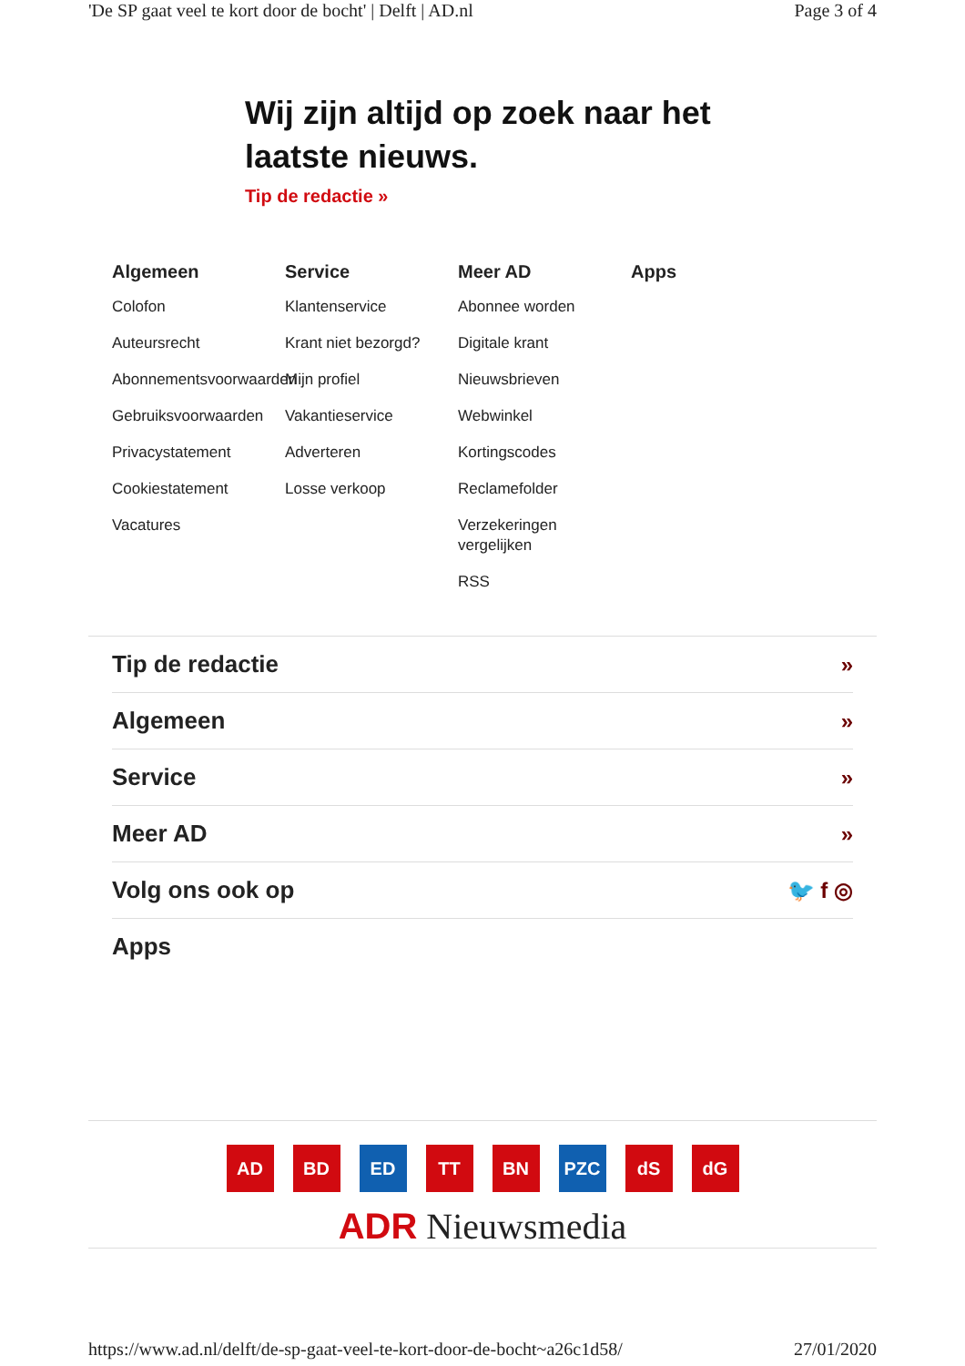'De SP gaat veel te kort door de bocht' | Delft | AD.nl Page 3 of 4
Wij zijn altijd op zoek naar het laatste nieuws.
Tip de redactie »
Algemeen
Colofon
Auteursrecht
Abonnementsvoorwaarden
Gebruiksvoorwaarden
Privacystatement
Cookiestatement
Vacatures
Service
Klantenservice
Krant niet bezorgd?
Mijn profiel
Vakantieservice
Adverteren
Losse verkoop
Meer AD
Abonnee worden
Digitale krant
Nieuwsbrieven
Webwinkel
Kortingscodes
Reclamefolder
Verzekeringen vergelijken
RSS
Apps
Tip de redactie »
Algemeen »
Service »
Meer AD »
Volg ons ook op 🐦 f ◎
Apps
AD BD ED TT BN PZC dS dG
ADR Nieuwsmedia
https://www.ad.nl/delft/de-sp-gaat-veel-te-kort-door-de-bocht~a26c1d58/ 27/01/2020